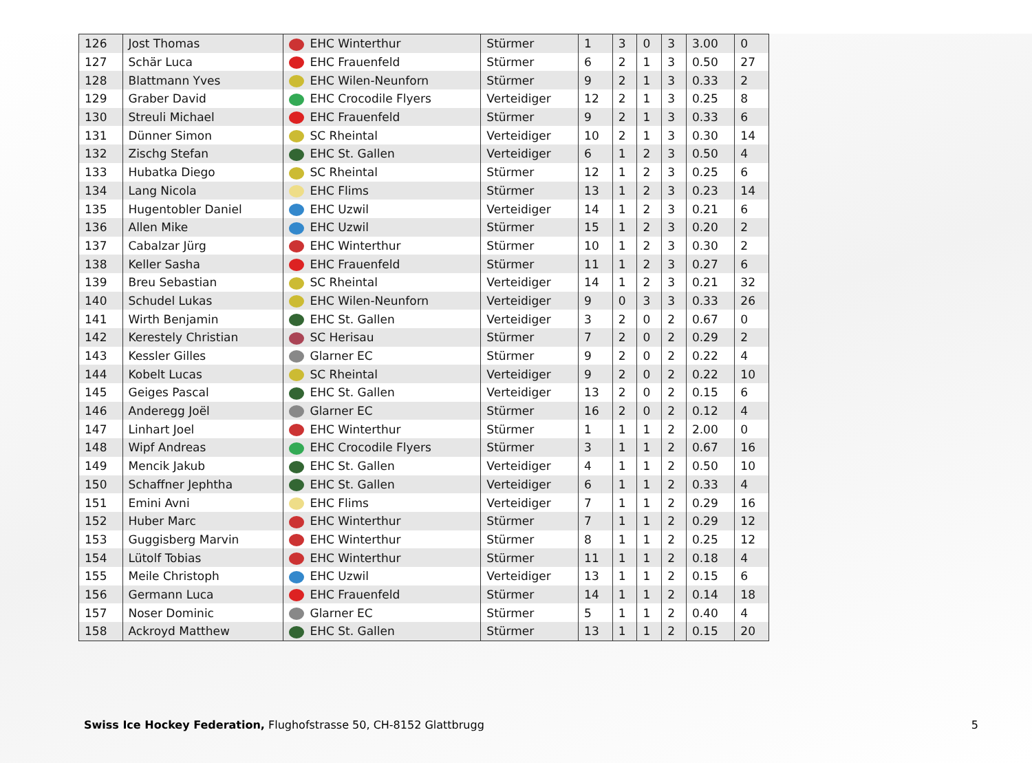| 126 | Jost Thomas | EHC Winterthur | Stürmer | 1 | 3 | 0 | 3 | 3.00 | 0 |
| 127 | Schär Luca | EHC Frauenfeld | Stürmer | 6 | 2 | 1 | 3 | 0.50 | 27 |
| 128 | Blattmann Yves | EHC Wilen-Neunforn | Stürmer | 9 | 2 | 1 | 3 | 0.33 | 2 |
| 129 | Graber David | EHC Crocodile Flyers | Verteidiger | 12 | 2 | 1 | 3 | 0.25 | 8 |
| 130 | Streuli Michael | EHC Frauenfeld | Stürmer | 9 | 2 | 1 | 3 | 0.33 | 6 |
| 131 | Dünner Simon | SC Rheintal | Verteidiger | 10 | 2 | 1 | 3 | 0.30 | 14 |
| 132 | Zischg Stefan | EHC St. Gallen | Verteidiger | 6 | 1 | 2 | 3 | 0.50 | 4 |
| 133 | Hubatka Diego | SC Rheintal | Stürmer | 12 | 1 | 2 | 3 | 0.25 | 6 |
| 134 | Lang Nicola | EHC Flims | Stürmer | 13 | 1 | 2 | 3 | 0.23 | 14 |
| 135 | Hugentobler Daniel | EHC Uzwil | Verteidiger | 14 | 1 | 2 | 3 | 0.21 | 6 |
| 136 | Allen Mike | EHC Uzwil | Stürmer | 15 | 1 | 2 | 3 | 0.20 | 2 |
| 137 | Cabalzar Jürg | EHC Winterthur | Stürmer | 10 | 1 | 2 | 3 | 0.30 | 2 |
| 138 | Keller Sasha | EHC Frauenfeld | Stürmer | 11 | 1 | 2 | 3 | 0.27 | 6 |
| 139 | Breu Sebastian | SC Rheintal | Verteidiger | 14 | 1 | 2 | 3 | 0.21 | 32 |
| 140 | Schudel Lukas | EHC Wilen-Neunforn | Verteidiger | 9 | 0 | 3 | 3 | 0.33 | 26 |
| 141 | Wirth Benjamin | EHC St. Gallen | Verteidiger | 3 | 2 | 0 | 2 | 0.67 | 0 |
| 142 | Kerestely Christian | SC Herisau | Stürmer | 7 | 2 | 0 | 2 | 0.29 | 2 |
| 143 | Kessler Gilles | Glarner EC | Stürmer | 9 | 2 | 0 | 2 | 0.22 | 4 |
| 144 | Kobelt Lucas | SC Rheintal | Verteidiger | 9 | 2 | 0 | 2 | 0.22 | 10 |
| 145 | Geiges Pascal | EHC St. Gallen | Verteidiger | 13 | 2 | 0 | 2 | 0.15 | 6 |
| 146 | Anderegg Joël | Glarner EC | Stürmer | 16 | 2 | 0 | 2 | 0.12 | 4 |
| 147 | Linhart Joel | EHC Winterthur | Stürmer | 1 | 1 | 1 | 2 | 2.00 | 0 |
| 148 | Wipf Andreas | EHC Crocodile Flyers | Stürmer | 3 | 1 | 1 | 2 | 0.67 | 16 |
| 149 | Mencik Jakub | EHC St. Gallen | Verteidiger | 4 | 1 | 1 | 2 | 0.50 | 10 |
| 150 | Schaffner Jephtha | EHC St. Gallen | Verteidiger | 6 | 1 | 1 | 2 | 0.33 | 4 |
| 151 | Emini Avni | EHC Flims | Verteidiger | 7 | 1 | 1 | 2 | 0.29 | 16 |
| 152 | Huber Marc | EHC Winterthur | Stürmer | 7 | 1 | 1 | 2 | 0.29 | 12 |
| 153 | Guggisberg Marvin | EHC Winterthur | Stürmer | 8 | 1 | 1 | 2 | 0.25 | 12 |
| 154 | Lütolf Tobias | EHC Winterthur | Stürmer | 11 | 1 | 1 | 2 | 0.18 | 4 |
| 155 | Meile Christoph | EHC Uzwil | Verteidiger | 13 | 1 | 1 | 2 | 0.15 | 6 |
| 156 | Germann Luca | EHC Frauenfeld | Stürmer | 14 | 1 | 1 | 2 | 0.14 | 18 |
| 157 | Noser Dominic | Glarner EC | Stürmer | 5 | 1 | 1 | 2 | 0.40 | 4 |
| 158 | Ackroyd Matthew | EHC St. Gallen | Stürmer | 13 | 1 | 1 | 2 | 0.15 | 20 |
Swiss Ice Hockey Federation, Flughofstrasse 50, CH-8152 Glattbrugg 5